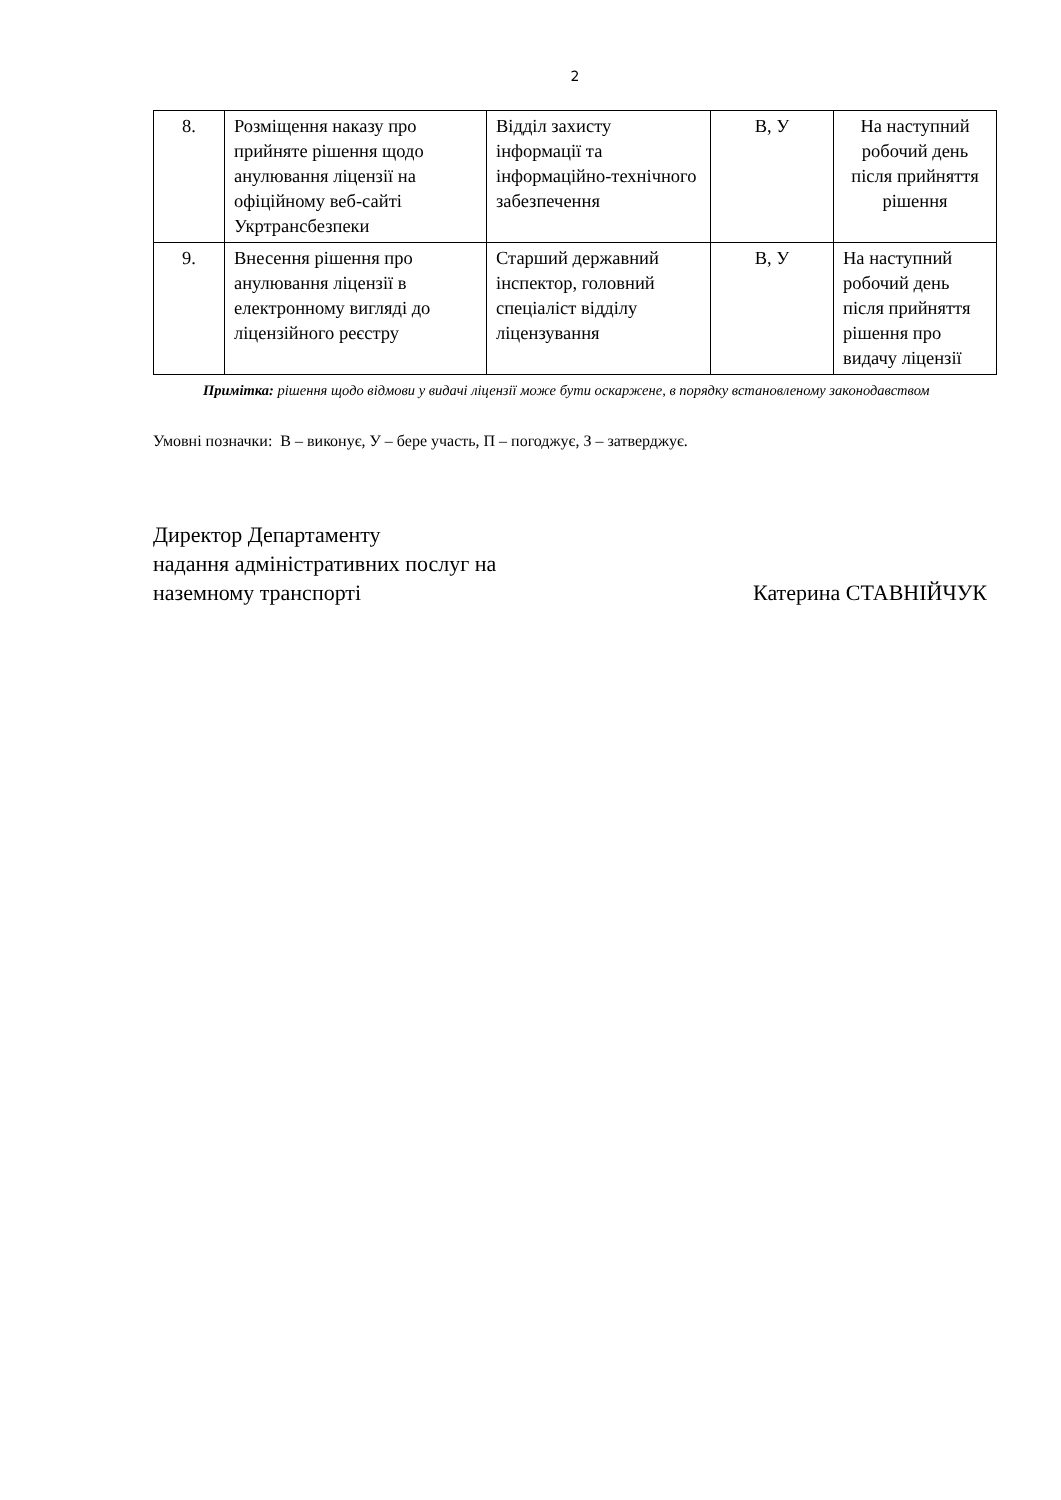2
| 8. | Розміщення наказу про прийняте рішення щодо анулювання ліцензії на офіційному веб-сайті Укртрансбезпеки | Відділ захисту інформації та інформаційно-технічного забезпечення | В, У | На наступний робочий день після прийняття рішення |
| 9. | Внесення рішення про анулювання ліцензії в електронному вигляді до ліцензійного реєстру | Старший державний інспектор, головний спеціаліст відділу ліцензування | В, У | На наступний робочий день після прийняття рішення про видачу ліцензії |
Примітка: рішення щодо відмови у видачі ліцензії може бути оскаржене, в порядку встановленому законодавством
Умовні позначки: В – виконує, У – бере участь, П – погоджує, З – затверджує.
Директор Департаменту
надання адміністративних послуг на
наземному транспорті
Катерина СТАВНІЙЧУК